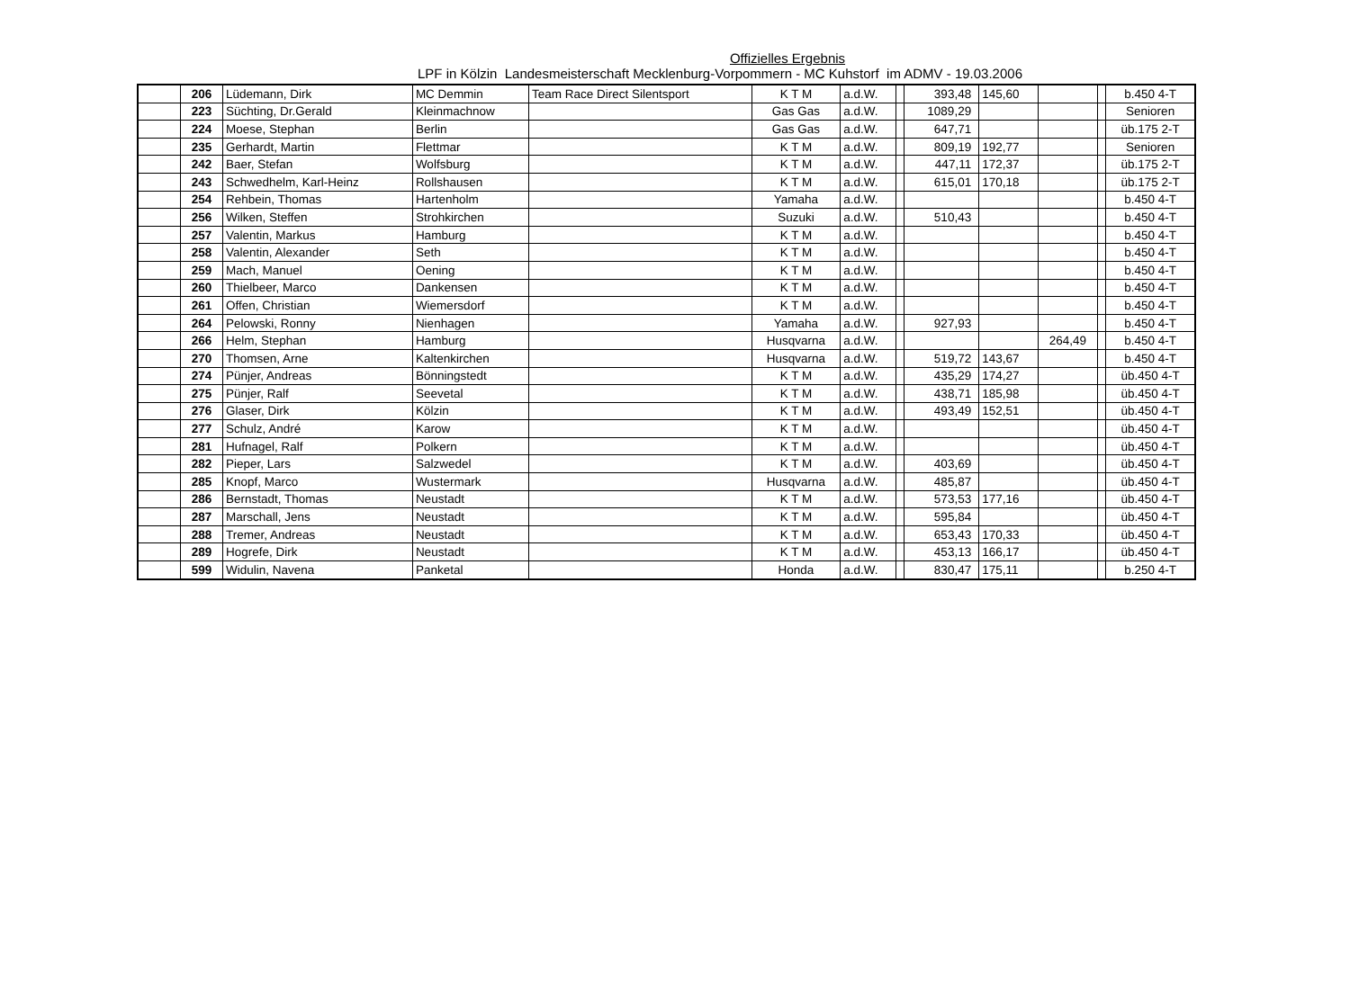Offizielles Ergebnis
LPF in Kölzin Landesmeisterschaft Mecklenburg-Vorpommern - MC Kuhstorf im ADMV - 19.03.2006
| | 206 | Lüdemann, Dirk | MC Demmin | Team Race Direct Silentsport | K T M | a.d.W. | | 393,48 | 145,60 | | | b.450 4-T |
| | 223 | Süchting, Dr.Gerald | Kleinmachnow | | Gas Gas | a.d.W. | | 1089,29 | | | | Senioren |
| | 224 | Moese, Stephan | Berlin | | Gas Gas | a.d.W. | | 647,71 | | | | üb.175 2-T |
| | 235 | Gerhardt, Martin | Flettmar | | K T M | a.d.W. | | 809,19 | 192,77 | | | Senioren |
| | 242 | Baer, Stefan | Wolfsburg | | K T M | a.d.W. | | 447,11 | 172,37 | | | üb.175 2-T |
| | 243 | Schwedhelm, Karl-Heinz | Rollshausen | | K T M | a.d.W. | | 615,01 | 170,18 | | | üb.175 2-T |
| | 254 | Rehbein, Thomas | Hartenholm | | Yamaha | a.d.W. | | | | | | b.450 4-T |
| | 256 | Wilken, Steffen | Strohkirchen | | Suzuki | a.d.W. | | 510,43 | | | | b.450 4-T |
| | 257 | Valentin, Markus | Hamburg | | K T M | a.d.W. | | | | | | b.450 4-T |
| | 258 | Valentin, Alexander | Seth | | K T M | a.d.W. | | | | | | b.450 4-T |
| | 259 | Mach, Manuel | Oening | | K T M | a.d.W. | | | | | | b.450 4-T |
| | 260 | Thielbeer, Marco | Dankensen | | K T M | a.d.W. | | | | | | b.450 4-T |
| | 261 | Offen, Christian | Wiemersdorf | | K T M | a.d.W. | | | | | | b.450 4-T |
| | 264 | Pelowski, Ronny | Nienhagen | | Yamaha | a.d.W. | | 927,93 | | | | b.450 4-T |
| | 266 | Helm, Stephan | Hamburg | | Husqvarna | a.d.W. | | | | 264,49 | | b.450 4-T |
| | 270 | Thomsen, Arne | Kaltenkirchen | | Husqvarna | a.d.W. | | 519,72 | 143,67 | | | b.450 4-T |
| | 274 | Pünjer, Andreas | Bönningstedt | | K T M | a.d.W. | | 435,29 | 174,27 | | | üb.450 4-T |
| | 275 | Pünjer, Ralf | Seevetal | | K T M | a.d.W. | | 438,71 | 185,98 | | | üb.450 4-T |
| | 276 | Glaser, Dirk | Kölzin | | K T M | a.d.W. | | 493,49 | 152,51 | | | üb.450 4-T |
| | 277 | Schulz, André | Karow | | K T M | a.d.W. | | | | | | üb.450 4-T |
| | 281 | Hufnagel, Ralf | Polkern | | K T M | a.d.W. | | | | | | üb.450 4-T |
| | 282 | Pieper, Lars | Salzwedel | | K T M | a.d.W. | | 403,69 | | | | üb.450 4-T |
| | 285 | Knopf, Marco | Wustermark | | Husqvarna | a.d.W. | | 485,87 | | | | üb.450 4-T |
| | 286 | Bernstadt, Thomas | Neustadt | | K T M | a.d.W. | | 573,53 | 177,16 | | | üb.450 4-T |
| | 287 | Marschall, Jens | Neustadt | | K T M | a.d.W. | | 595,84 | | | | üb.450 4-T |
| | 288 | Tremer, Andreas | Neustadt | | K T M | a.d.W. | | 653,43 | 170,33 | | | üb.450 4-T |
| | 289 | Hogrefe, Dirk | Neustadt | | K T M | a.d.W. | | 453,13 | 166,17 | | | üb.450 4-T |
| | 599 | Widulin, Navena | Panketal | | Honda | a.d.W. | | 830,47 | 175,11 | | | b.250 4-T |